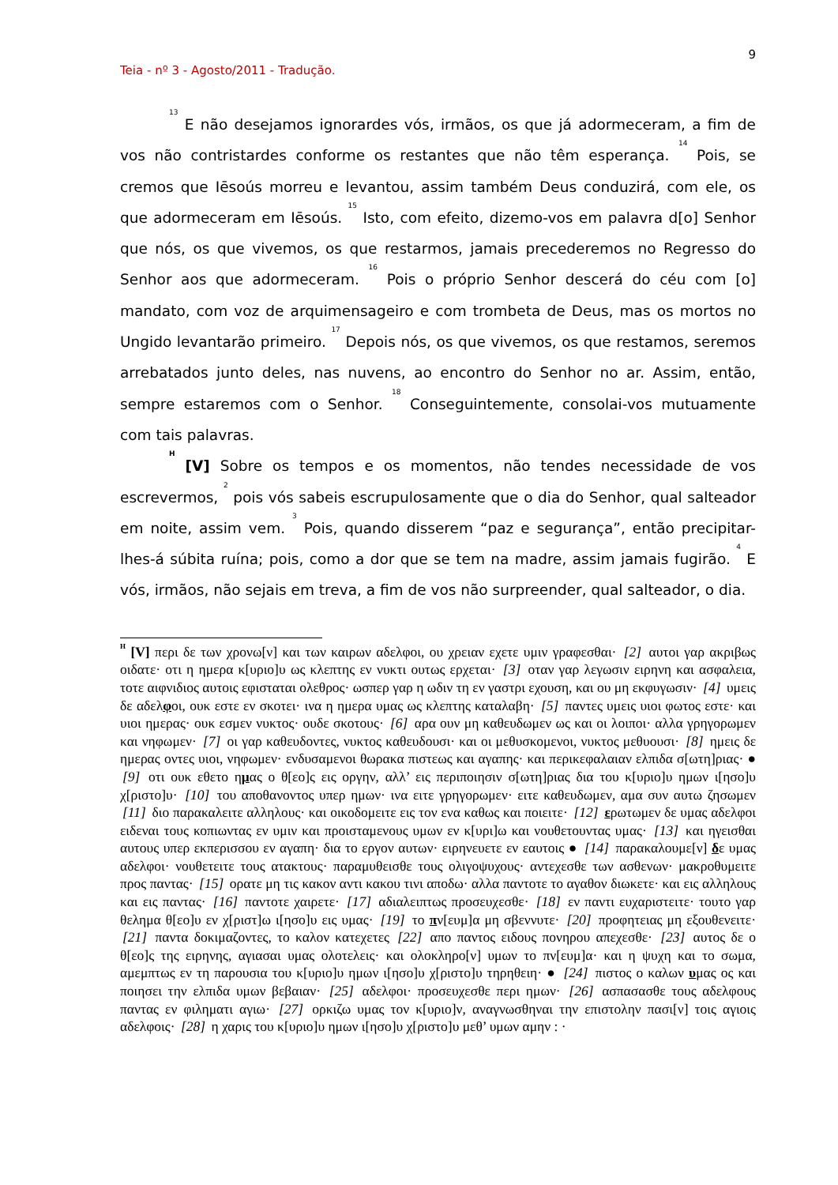9
Teia - nº 3 - Agosto/2011 - Tradução.
<sup>13</sup> E não desejamos ignorardes vós, irmãos, os que já adormeceram, a fim de vos não contristardes conforme os restantes que não têm esperança. <sup>14</sup> Pois, se cremos que Iēsoús morreu e levantou, assim também Deus conduzirá, com ele, os que adormeceram em Iēsoús. <sup>15</sup> Isto, com efeito, dizemo-vos em palavra d[o] Senhor que nós, os que vivemos, os que restarmos, jamais precederemos no Regresso do Senhor aos que adormeceram. <sup>16</sup> Pois o próprio Senhor descerá do céu com [o] mandato, com voz de arquimensageiro e com trombeta de Deus, mas os mortos no Ungido levantarão primeiro. <sup>17</sup> Depois nós, os que vivemos, os que restamos, seremos arrebatados junto deles, nas nuvens, ao encontro do Senhor no ar. Assim, então, sempre estaremos com o Senhor. <sup>18</sup> Conseguintemente, consolai-vos mutuamente com tais palavras.
<sup>H</sup> [V] Sobre os tempos e os momentos, não tendes necessidade de vos escrevermos, <sup>2</sup> pois vós sabeis escrupulosamente que o dia do Senhor, qual salteador em noite, assim vem. <sup>3</sup> Pois, quando disserem “paz e segurança”, então precipitar-lhes-á súbita ruína; pois, como a dor que se tem na madre, assim jamais fugirão. <sup>4</sup> E vós, irmãos, não sejais em treva, a fim de vos não surpreender, qual salteador, o dia.
<sup>H</sup> [V] περι δε των χρονω[ν] και των καιρων αδελφοι, ου χρειαν εχετε υμιν γραφεσθαι· [2] αυτοι γαρ ακριβως οιδατε· οτι η ημερα κ[υριο]υ ως κλεπτης εν νυκτι ουτως ερχεται· [3] οταν γαρ λεγωσιν ειρηνη και ασφαλεια, τοτε αιφνιδιος αυτοις εφισταται ολεθρος· ωσπερ γαρ η ωδιν τη εν γαστρι εχουση, και ου μη εκφυγωσιν· [4] υμεις δε αδελφοι, ουκ εστε εν σκοτει· ινα η ημερα υμας ως κλεπτης καταλαβη· [5] παντες υμεις υιοι φωτος εστε· και υιοι ημερας· ουκ εσμεν νυκτος· ουδε σκοτους· [6] αρα ουν μη καθευδωμεν ως και οι λοιποι· αλλα γρηγορωμεν και νηφωμεν· [7] οι γαρ καθευδοντες, νυκτος καθευδουσι· και οι μεθυσκομενοι, νυκτος μεθυουσι· [8] ημεις δε ημερας οντες υιοι, νηφωμεν· ενδυσαμενοι θωρακα πιστεως και αγαπης· και περικεφαλαιαν ελπιδα σ[ωτη]ριας· ● [9] οτι ουκ εθετο ημας ο θ[εο]ς εις οργην, αλλ’ εις περιποιησιν σ[ωτη]ριας δια του κ[υριο]υ ημων ι[ησο]υ χ[ριστο]υ· [10] του αποθανοντος υπερ ημων· ινα ειτε γρηγορωμεν· ειτε καθευδωμεν, αμα συν αυτω ζησωμεν [11] διο παρακαλειτε αλληλους· και οικοδομειτε εις τον ενα καθως και ποιειτε· [12] ερωτωμεν δε υμας αδελφοι ειδεναι τους κοπιωντας εν υμιν και προισταμενους υμων εν κ[υρι]ω και νουθετουντας υμας· [13] και ηγεισθαι αυτους υπερ εκπερισσου εν αγαπη· δια το εργον αυτων· ειρηνευετε εν εαυτοις ● [14] παρακαλουμε[ν] δε υμας αδελφοι· νουθετειτε τους ατακτους· παραμυθεισθε τους ολιγοψυχους· αντεχεσθε των ασθενων· μακροθυμειτε προς παντας· [15] ορατε μη τις κακον αντι κακου τινι αποδω· αλλα παντοτε το αγαθον διωκετε· και εις αλληλους και εις παντας· [16] παντοτε χαιρετε· [17] αδιαλειπτως προσευχεσθε· [18] εν παντι ευχαριστειτε· τουτο γαρ θελημα θ[εο]υ εν χ[ριστ]ω ι[ησο]υ εις υμας· [19] το πν[ευμ]α μη σβεννυτε· [20] προφητειας μη εξουθενειτε· [21] παντα δοκιμαζοντες, το καλον κατεχετες [22] απο παντος ειδους πονηρου απεχεσθε· [23] αυτος δε ο θ[εο]ς της ειρηνης, αγιασαι υμας ολοτελεις· και ολοκληρο[ν] υμων το πν[ευμ]α· και η ψυχη και το σωμα, αμεμπτως εν τη παρουσια του κ[υριο]υ ημων ι[ησο]υ χ[ριστο]υ τηρηθειη· ● [24] πιστος ο καλων υμας ος και ποιησει την ελπιδα υμων βεβαιαν· [25] αδελφοι· προσευχεσθε περι ημων· [26] ασπασασθε τους αδελφους παντας εν φιληματι αγιω· [27] ορκιζω υμας τον κ[υριο]ν, αναγνωσθηναι την επιστολην πασι[ν] τοις αγιοις αδελφοις· [28] η χαρις του κ[υριο]υ ημων ι[ησο]υ χ[ριστο]υ μεθ’ υμων αμην : ·